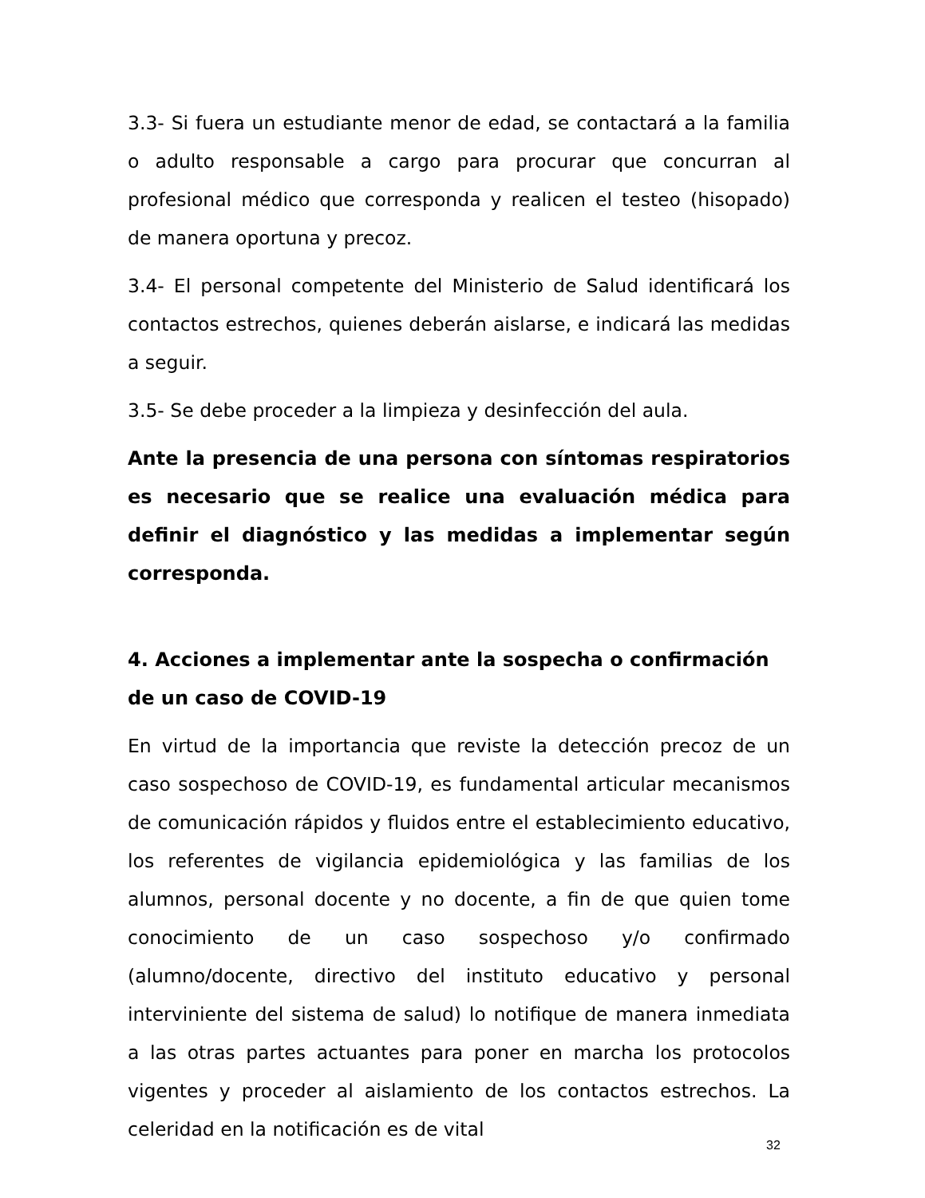3.3- Si fuera un estudiante menor de edad, se contactará a la familia o adulto responsable a cargo para procurar que concurran al profesional médico que corresponda y realicen el testeo (hisopado) de manera oportuna y precoz.
3.4- El personal competente del Ministerio de Salud identificará los contactos estrechos, quienes deberán aislarse, e indicará las medidas a seguir.
3.5- Se debe proceder a la limpieza y desinfección del aula.
Ante la presencia de una persona con síntomas respiratorios es necesario que se realice una evaluación médica para definir el diagnóstico y las medidas a implementar según corresponda.
4. Acciones a implementar ante la sospecha o confirmación de un caso de COVID-19
En virtud de la importancia que reviste la detección precoz de un caso sospechoso de COVID-19, es fundamental articular mecanismos de comunicación rápidos y fluidos entre el establecimiento educativo, los referentes de vigilancia epidemiológica y las familias de los alumnos, personal docente y no docente, a fin de que quien tome conocimiento de un caso sospechoso y/o confirmado (alumno/docente, directivo del instituto educativo y personal interviniente del sistema de salud) lo notifique de manera inmediata a las otras partes actuantes para poner en marcha los protocolos vigentes y proceder al aislamiento de los contactos estrechos. La celeridad en la notificación es de vital
32